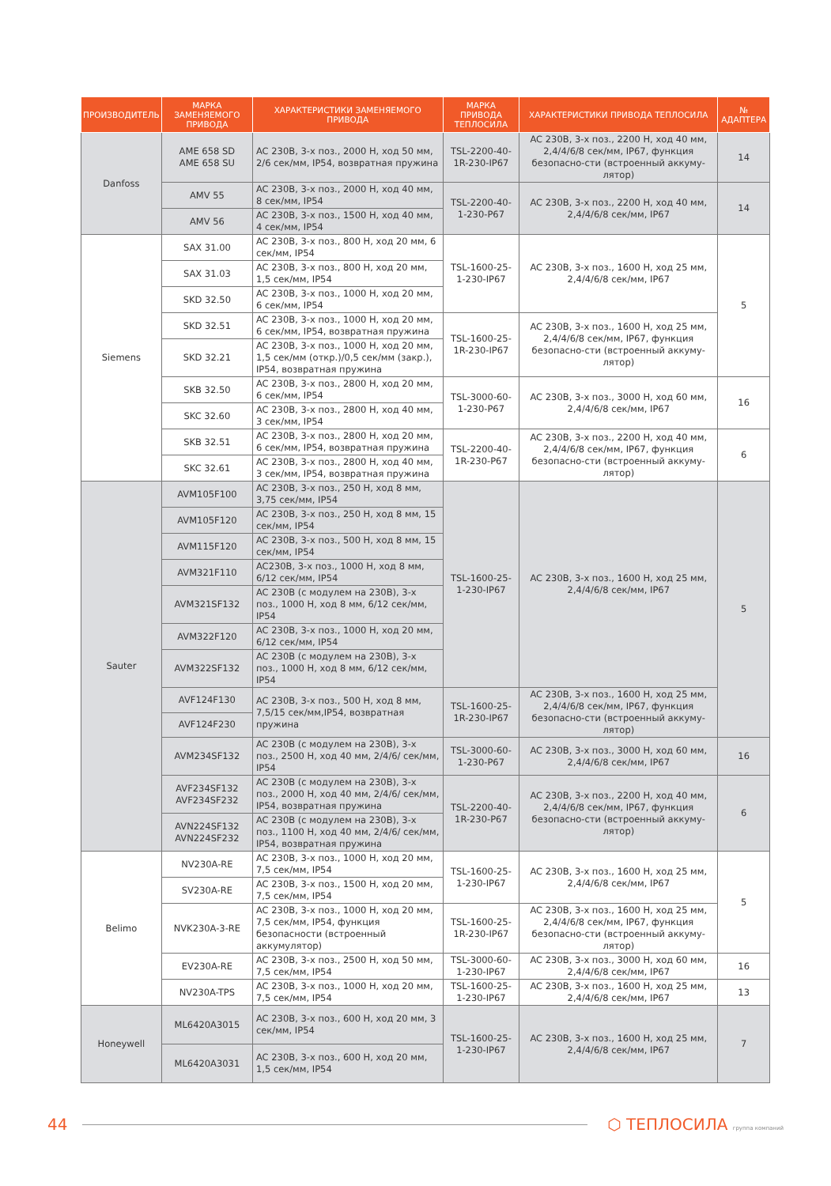| ПРОИЗВОДИТЕЛЬ | МАРКА ЗАМЕНЯЕМОГО ПРИВОДА | ХАРАКТЕРИСТИКИ ЗАМЕНЯЕМОГО ПРИВОДА | МАРКА ПРИВОДА ТЕПЛОСИЛА | ХАРАКТЕРИСТИКИ ПРИВОДА ТЕПЛОСИЛА | № АДАПТЕРА |
| --- | --- | --- | --- | --- | --- |
| Danfoss | AME 658 SD AME 658 SU | AC 230В, 3-х поз., 2000 Н, ход 50 мм, 2/6 сек/мм, IP54, возвратная пружина | TSL-2200-40-1R-230-IP67 | AC 230В, 3-х поз., 2200 Н, ход 40 мм, 2,4/4/6/8 сек/мм, IP67, функция безопасно-сти (встроенный аккуму-лятор) | 14 |
| | AMV 55 | AC 230В, 3-х поз., 2000 Н, ход 40 мм, 8 сек/мм, IP54 | TSL-2200-40-1-230-P67 | AC 230В, 3-х поз., 2200 Н, ход 40 мм, 2,4/4/6/8 сек/мм, IP67 | 14 |
| | AMV 56 | AC 230В, 3-х поз., 1500 Н, ход 40 мм, 4 сек/мм, IP54 | | | |
| Siemens | SAX 31.00 | AC 230В, 3-х поз., 800 Н, ход 20 мм, 6 сек/мм, IP54 | TSL-1600-25-1-230-IP67 | AC 230В, 3-х поз., 1600 Н, ход 25 мм, 2,4/4/6/8 сек/мм, IP67 | 5 |
| | SAX 31.03 | AC 230В, 3-х поз., 800 Н, ход 20 мм, 1,5 сек/мм, IP54 | | | |
| | SKD 32.50 | AC 230В, 3-х поз., 1000 Н, ход 20 мм, 6 сек/мм, IP54 | | | |
| | SKD 32.51 | AC 230В, 3-х поз., 1000 Н, ход 20 мм, 6 сек/мм, IP54, возвратная пружина | TSL-1600-25-1R-230-IP67 | AC 230В, 3-х поз., 1600 Н, ход 25 мм, 2,4/4/6/8 сек/мм, IP67, функция безопасно-сти (встроенный аккуму-лятор) | |
| | SKD 32.21 | AC 230В, 3-х поз., 1000 Н, ход 20 мм, 1,5 сек/мм (откр.)/0,5 сек/мм (закр.), IP54, возвратная пружина | | | |
| | SKB 32.50 | AC 230В, 3-х поз., 2800 Н, ход 20 мм, 6 сек/мм, IP54 | TSL-3000-60-1-230-P67 | AC 230В, 3-х поз., 3000 Н, ход 60 мм, 2,4/4/6/8 сек/мм, IP67 | 16 |
| | SKC 32.60 | AC 230В, 3-х поз., 2800 Н, ход 40 мм, 3 сек/мм, IP54 | | | |
| | SKB 32.51 | AC 230В, 3-х поз., 2800 Н, ход 20 мм, 6 сек/мм, IP54, возвратная пружина | TSL-2200-40-1R-230-P67 | AC 230В, 3-х поз., 2200 Н, ход 40 мм, 2,4/4/6/8 сек/мм, IP67, функция безопасно-сти (встроенный аккуму-лятор) | 6 |
| | SKC 32.61 | AC 230В, 3-х поз., 2800 Н, ход 40 мм, 3 сек/мм, IP54, возвратная пружина | | | |
| Sauter | AVM105F100 | AC 230В, 3-х поз., 250 Н, ход 8 мм, 3,75 сек/мм, IP54 | TSL-1600-25-1-230-IP67 | AC 230В, 3-х поз., 1600 Н, ход 25 мм, 2,4/4/6/8 сек/мм, IP67 | 5 |
| | AVM105F120 | AC 230В, 3-х поз., 250 Н, ход 8 мм, 15 сек/мм, IP54 | | | |
| | AVM115F120 | AC 230В, 3-х поз., 500 Н, ход 8 мм, 15 сек/мм, IP54 | | | |
| | AVM321F110 | AC230В, 3-х поз., 1000 Н, ход 8 мм, 6/12 сек/мм, IP54 | | | |
| | AVM321SF132 | AC 230В (с модулем на 230В), 3-х поз., 1000 Н, ход 8 мм, 6/12 сек/мм, IP54 | | | |
| | AVM322F120 | AC 230В, 3-х поз., 1000 Н, ход 20 мм, 6/12 сек/мм, IP54 | | | |
| | AVM322SF132 | AC 230В (с модулем на 230В), 3-х поз., 1000 Н, ход 8 мм, 6/12 сек/мм, IP54 | | | |
| | AVF124F130 | AC 230В, 3-х поз., 500 Н, ход 8 мм, 7,5/15 сек/мм,IP54, возвратная пружина | TSL-1600-25-1R-230-IP67 | AC 230В, 3-х поз., 1600 Н, ход 25 мм, 2,4/4/6/8 сек/мм, IP67, функция безопасно-сти (встроенный аккуму-лятор) | |
| | AVF124F230 | | | | |
| | AVM234SF132 | AC 230В (с модулем на 230В), 3-х поз., 2500 Н, ход 40 мм, 2/4/6/ сек/мм, IP54 | TSL-3000-60-1-230-P67 | AC 230В, 3-х поз., 3000 Н, ход 60 мм, 2,4/4/6/8 сек/мм, IP67 | 16 |
| | AVF234SF132 AVF234SF232 | AC 230В (с модулем на 230В), 3-х поз., 2000 Н, ход 40 мм, 2/4/6/ сек/мм, IP54, возвратная пружина | TSL-2200-40-1R-230-P67 | AC 230В, 3-х поз., 2200 Н, ход 40 мм, 2,4/4/6/8 сек/мм, IP67, функция безопасно-сти (встроенный аккуму-лятор) | 6 |
| | AVN224SF132 AVN224SF232 | AC 230В (с модулем на 230В), 3-х поз., 1100 Н, ход 40 мм, 2/4/6/ сек/мм, IP54, возвратная пружина | | | |
| Belimo | NV230A-RE | AC 230В, 3-х поз., 1000 Н, ход 20 мм, 7,5 сек/мм, IP54 | TSL-1600-25-1-230-IP67 | AC 230В, 3-х поз., 1600 Н, ход 25 мм, 2,4/4/6/8 сек/мм, IP67 | 5 |
| | SV230A-RE | AC 230В, 3-х поз., 1500 Н, ход 20 мм, 7,5 сек/мм, IP54 | | | |
| | NVK230A-3-RE | AC 230В, 3-х поз., 1000 Н, ход 20 мм, 7,5 сек/мм, IP54, функция безопасности (встроенный аккумулятор) | TSL-1600-25-1R-230-IP67 | AC 230В, 3-х поз., 1600 Н, ход 25 мм, 2,4/4/6/8 сек/мм, IP67, функция безопасно-сти (встроенный аккуму-лятор) | |
| | EV230A-RE | AC 230В, 3-х поз., 2500 Н, ход 50 мм, 7,5 сек/мм, IP54 | TSL-3000-60-1-230-IP67 | AC 230В, 3-х поз., 3000 Н, ход 60 мм, 2,4/4/6/8 сек/мм, IP67 | 16 |
| | NV230A-TPS | AC 230В, 3-х поз., 1000 Н, ход 20 мм, 7,5 сек/мм, IP54 | TSL-1600-25-1-230-IP67 | AC 230В, 3-х поз., 1600 Н, ход 25 мм, 2,4/4/6/8 сек/мм, IP67 | 13 |
| Honeywell | ML6420A3015 | AC 230В, 3-х поз., 600 Н, ход 20 мм, 3 сек/мм, IP54 | TSL-1600-25-1-230-IP67 | AC 230В, 3-х поз., 1600 Н, ход 25 мм, 2,4/4/6/8 сек/мм, IP67 | 7 |
| | ML6420A3031 | AC 230В, 3-х поз., 600 Н, ход 20 мм, 1,5 сек/мм, IP54 | | | |
44 ⬡ ТЕПЛОСИЛА группа компаний